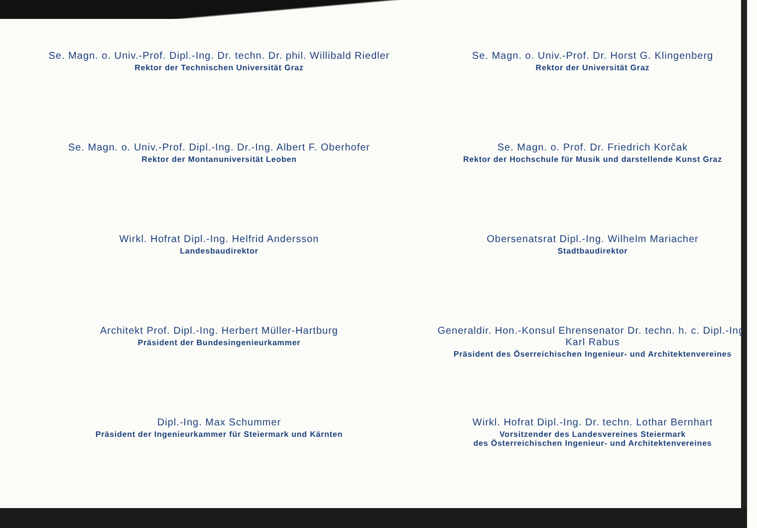Se. Magn. o. Univ.-Prof. Dipl.-Ing. Dr. techn. Dr. phil. Willibald Riedler
Rektor der Technischen Universität Graz
Se. Magn. o. Univ.-Prof. Dr. Horst G. Klingenberg
Rektor der Universität Graz
Se. Magn. o. Univ.-Prof. Dipl.-Ing. Dr.-Ing. Albert F. Oberhofer
Rektor der Montanuniversität Leoben
Se. Magn. o. Prof. Dr. Friedrich Korčak
Rektor der Hochschule für Musik und darstellende Kunst Graz
Wirkl. Hofrat Dipl.-Ing. Helfrid Andersson
Landesbaudirektor
Obersenatsrat Dipl.-Ing. Wilhelm Mariacher
Stadtbaudirektor
Architekt Prof. Dipl.-Ing. Herbert Müller-Hartburg
Präsident der Bundesingenieurkammer
Generaldir. Hon.-Konsul Ehrensenator Dr. techn. h. c. Dipl.-Ing.
Karl Rabus
Präsident des Öserreichischen Ingenieur- und Architektenvereines
Dipl.-Ing. Max Schummer
Präsident der Ingenieurkammer für Steiermark und Kärnten
Wirkl. Hofrat Dipl.-Ing. Dr. techn. Lothar Bernhart
Vorsitzender des Landesvereines Steiermark
des Österreichischen Ingenieur- und Architektenvereines